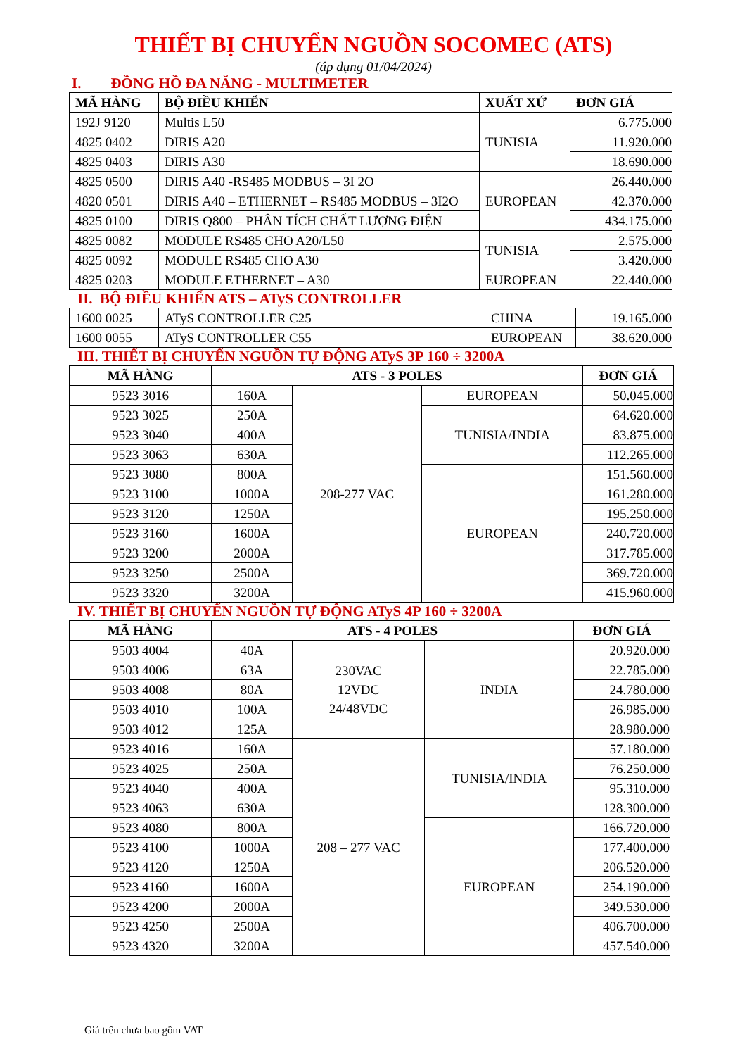THIẾT BỊ CHUYỂN NGUỒN SOCOMEC (ATS)
(áp dụng 01/04/2024)
I. ĐỒNG HỒ ĐA NĂNG - MULTIMETER
| MÃ HÀNG | BỘ ĐIỀU KHIỂN | XUẤT XỨ | ĐƠN GIÁ |
| --- | --- | --- | --- |
| 192J 9120 | Multis L50 | TUNISIA | 6.775.000 |
| 4825 0402 | DIRIS A20 | | 11.920.000 |
| 4825 0403 | DIRIS A30 | | 18.690.000 |
| 4825 0500 | DIRIS A40 -RS485 MODBUS – 3I 2O | EUROPEAN | 26.440.000 |
| 4820 0501 | DIRIS A40 – ETHERNET – RS485 MODBUS – 3I2O | | 42.370.000 |
| 4825 0100 | DIRIS Q800 – PHÂN TÍCH CHẤT LƯỢNG ĐIỆN | | 434.175.000 |
| 4825 0082 | MODULE RS485 CHO A20/L50 | TUNISIA | 2.575.000 |
| 4825 0092 | MODULE RS485 CHO A30 | | 3.420.000 |
| 4825 0203 | MODULE ETHERNET – A30 | EUROPEAN | 22.440.000 |
II. BỘ ĐIỀU KHIỂN ATS – ATyS CONTROLLER
| 1600 0025 | ATyS CONTROLLER C25 | CHINA | 19.165.000 |
| 1600 0055 | ATyS CONTROLLER C55 | EUROPEAN | 38.620.000 |
III. THIẾT BỊ CHUYỂN NGUỒN TỰ ĐỘNG ATyS 3P 160 ÷ 3200A
| MÃ HÀNG | ATS - 3 POLES | | | ĐƠN GIÁ |
| --- | --- | --- | --- | --- |
| 9523 3016 | 160A | 208-277 VAC | EUROPEAN | 50.045.000 |
| 9523 3025 | 250A | | TUNISIA/INDIA | 64.620.000 |
| 9523 3040 | 400A | | | 83.875.000 |
| 9523 3063 | 630A | | | 112.265.000 |
| 9523 3080 | 800A | | EUROPEAN | 151.560.000 |
| 9523 3100 | 1000A | | | 161.280.000 |
| 9523 3120 | 1250A | | | 195.250.000 |
| 9523 3160 | 1600A | | | 240.720.000 |
| 9523 3200 | 2000A | | | 317.785.000 |
| 9523 3250 | 2500A | | | 369.720.000 |
| 9523 3320 | 3200A | | | 415.960.000 |
IV. THIẾT BỊ CHUYỂN NGUỒN TỰ ĐỘNG ATyS 4P 160 ÷ 3200A
| MÃ HÀNG | ATS - 4 POLES | | | ĐƠN GIÁ |
| --- | --- | --- | --- | --- |
| 9503 4004 | 40A | 230VAC 12VDC 24/48VDC | INDIA | 20.920.000 |
| 9503 4006 | 63A | | | 22.785.000 |
| 9503 4008 | 80A | | | 24.780.000 |
| 9503 4010 | 100A | | | 26.985.000 |
| 9503 4012 | 125A | | | 28.980.000 |
| 9523 4016 | 160A | 208 – 277 VAC | TUNISIA/INDIA | 57.180.000 |
| 9523 4025 | 250A | | | 76.250.000 |
| 9523 4040 | 400A | | | 95.310.000 |
| 9523 4063 | 630A | | | 128.300.000 |
| 9523 4080 | 800A | | EUROPEAN | 166.720.000 |
| 9523 4100 | 1000A | | | 177.400.000 |
| 9523 4120 | 1250A | | | 206.520.000 |
| 9523 4160 | 1600A | | | 254.190.000 |
| 9523 4200 | 2000A | | | 349.530.000 |
| 9523 4250 | 2500A | | | 406.700.000 |
| 9523 4320 | 3200A | | | 457.540.000 |
Giá trên chưa bao gồm VAT